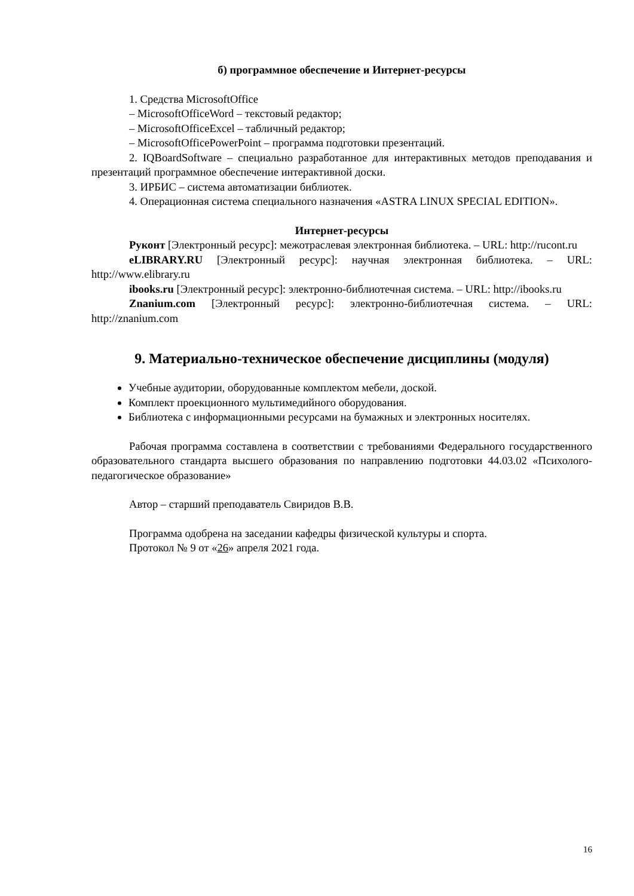б) программное обеспечение и Интернет-ресурсы
1. Средства MicrosoftOffice
– MicrosoftOfficeWord – текстовый редактор;
– MicrosoftOfficeExcel – табличный редактор;
– MicrosoftOfficePowerPoint – программа подготовки презентаций.
2. IQBoardSoftware – специально разработанное для интерактивных методов преподавания и презентаций программное обеспечение интерактивной доски.
3. ИРБИС – система автоматизации библиотек.
4. Операционная система специального назначения «ASTRA LINUX SPECIAL EDITION».
Интернет-ресурсы
Руконт [Электронный ресурс]: межотраслевая электронная библиотека. – URL: http://rucont.ru
eLIBRARY.RU [Электронный ресурс]: научная электронная библиотека. – URL: http://www.elibrary.ru
ibooks.ru [Электронный ресурс]: электронно-библиотечная система. – URL: http://ibooks.ru
Znanium.com [Электронный ресурс]: электронно-библиотечная система. – URL: http://znanium.com
9. Материально-техническое обеспечение дисциплины (модуля)
Учебные аудитории, оборудованные комплектом мебели, доской.
Комплект проекционного мультимедийного оборудования.
Библиотека с информационными ресурсами на бумажных и электронных носителях.
Рабочая программа составлена в соответствии с требованиями Федерального государственного образовательного стандарта высшего образования по направлению подготовки 44.03.02 «Психолого-педагогическое образование»
Автор – старший преподаватель Свиридов В.В.
Программа одобрена на заседании кафедры физической культуры и спорта.
Протокол № 9 от «26» апреля 2021 года.
16